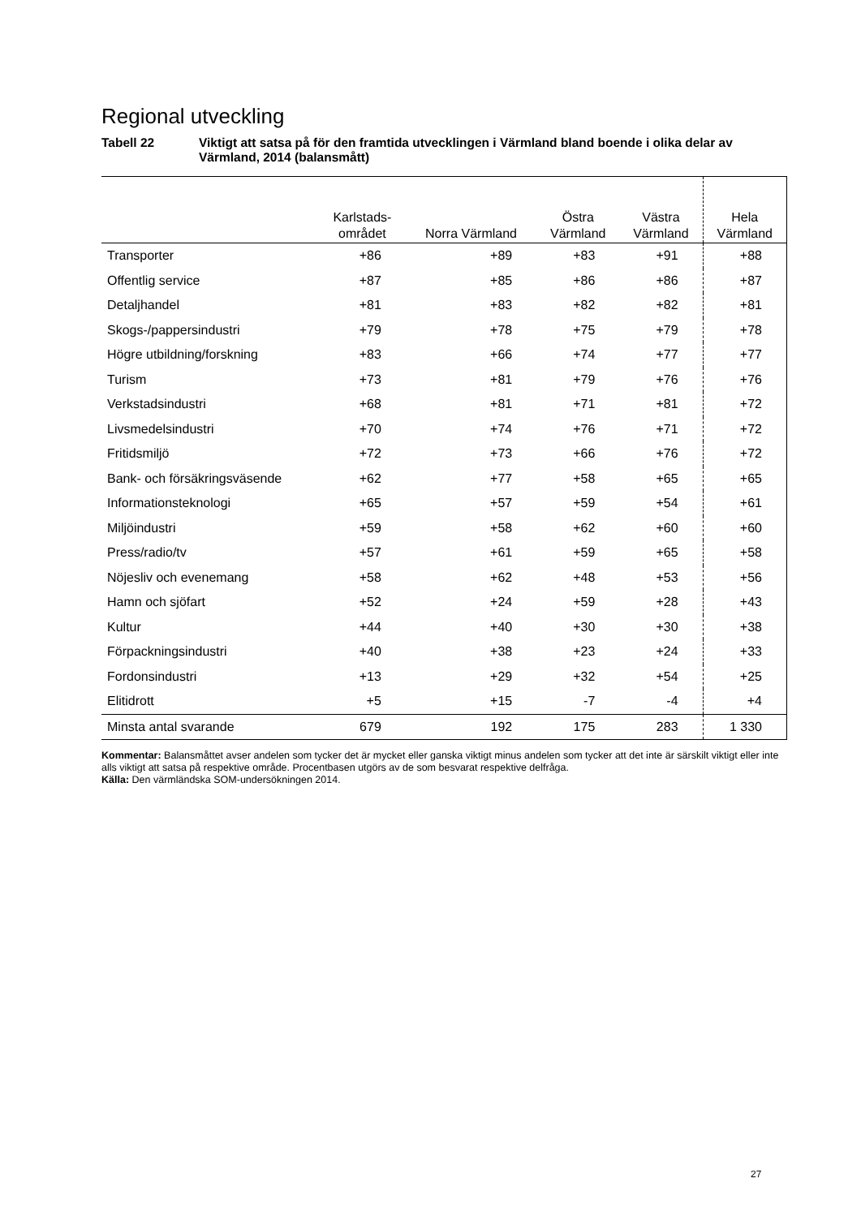Regional utveckling
Tabell 22 Viktigt att satsa på för den framtida utvecklingen i Värmland bland boende i olika delar av Värmland, 2014 (balansmått)
| | Karlstads- området | Norra Värmland | Östra Värmland | Västra Värmland | Hela Värmland |
| --- | --- | --- | --- | --- | --- |
| Transporter | +86 | +89 | +83 | +91 | +88 |
| Offentlig service | +87 | +85 | +86 | +86 | +87 |
| Detaljhandel | +81 | +83 | +82 | +82 | +81 |
| Skogs-/pappersindustri | +79 | +78 | +75 | +79 | +78 |
| Högre utbildning/forskning | +83 | +66 | +74 | +77 | +77 |
| Turism | +73 | +81 | +79 | +76 | +76 |
| Verkstadsindustri | +68 | +81 | +71 | +81 | +72 |
| Livsmedelsindustri | +70 | +74 | +76 | +71 | +72 |
| Fritidsmiljö | +72 | +73 | +66 | +76 | +72 |
| Bank- och försäkringsväsende | +62 | +77 | +58 | +65 | +65 |
| Informationsteknologi | +65 | +57 | +59 | +54 | +61 |
| Miljöindustri | +59 | +58 | +62 | +60 | +60 |
| Press/radio/tv | +57 | +61 | +59 | +65 | +58 |
| Nöjesliv och evenemang | +58 | +62 | +48 | +53 | +56 |
| Hamn och sjöfart | +52 | +24 | +59 | +28 | +43 |
| Kultur | +44 | +40 | +30 | +30 | +38 |
| Förpackningsindustri | +40 | +38 | +23 | +24 | +33 |
| Fordonsindustri | +13 | +29 | +32 | +54 | +25 |
| Elitidrott | +5 | +15 | -7 | -4 | +4 |
| Minsta antal svarande | 679 | 192 | 175 | 283 | 1 330 |
Kommentar: Balansmåttet avser andelen som tycker det är mycket eller ganska viktigt minus andelen som tycker att det inte är särskilt viktigt eller inte alls viktigt att satsa på respektive område. Procentbasen utgörs av de som besvarat respektive delfråga.
Källa: Den värmländska SOM-undersökningen 2014.
27